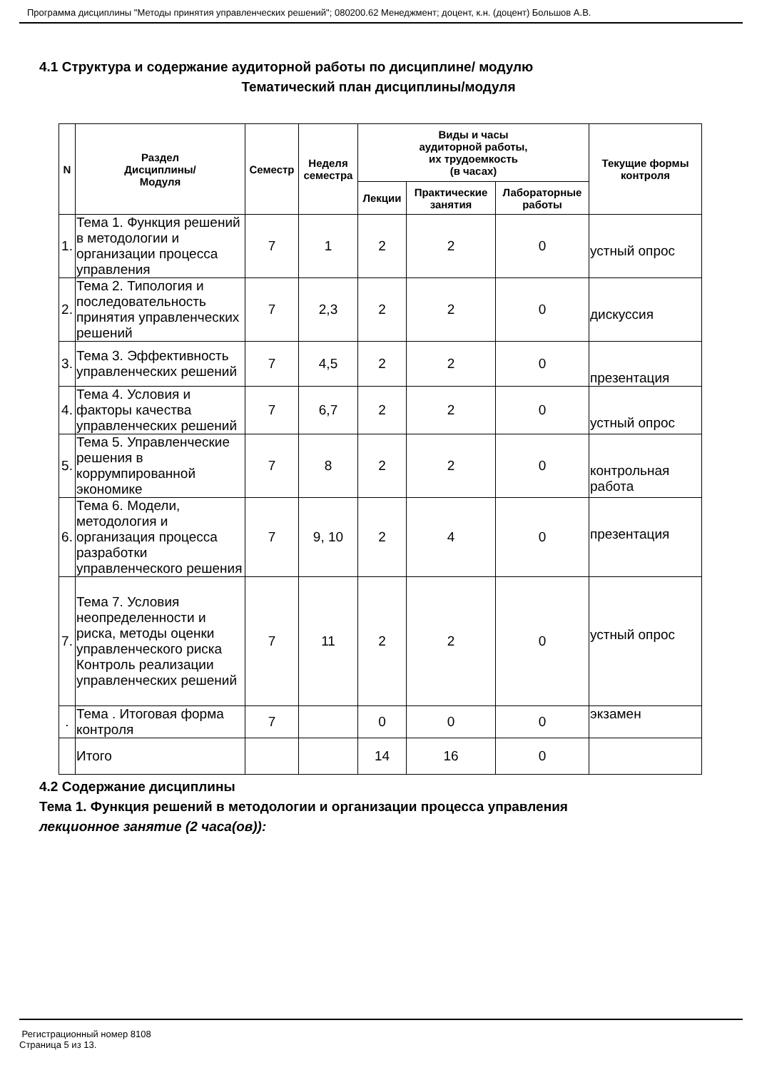Программа дисциплины "Методы принятия управленческих решений"; 080200.62 Менеджмент; доцент, к.н. (доцент) Большов А.В.
4.1 Структура и содержание аудиторной работы по дисциплине/ модулю
Тематический план дисциплины/модуля
| N | Раздел Дисциплины/ Модуля | Семестр | Неделя семестра | Виды и часы аудиторной работы, их трудоемкость (в часах) | | | Текущие формы контроля |
| --- | --- | --- | --- | --- | --- | --- | --- |
| | | | | Лекции | Практические занятия | Лабораторные работы | |
| 1. | Тема 1. Функция решений в методологии и организации процесса управления | 7 | 1 | 2 | 2 | 0 | устный опрос |
| 2. | Тема 2. Типология и последовательность принятия управленческих решений | 7 | 2,3 | 2 | 2 | 0 | дискуссия |
| 3. | Тема 3. Эффективность управленческих решений | 7 | 4,5 | 2 | 2 | 0 | презентация |
| 4. | Тема 4. Условия и факторы качества управленческих решений | 7 | 6,7 | 2 | 2 | 0 | устный опрос |
| 5. | Тема 5. Управленческие решения в коррумпированной экономике | 7 | 8 | 2 | 2 | 0 | контрольная работа |
| 6. | Тема 6. Модели, методология и организация процесса разработки управленческого решения | 7 | 9, 10 | 2 | 4 | 0 | презентация |
| 7. | Тема 7. Условия неопределенности и риска, методы оценки управленческого риска Контроль реализации управленческих решений | 7 | 11 | 2 | 2 | 0 | устный опрос |
| . | Тема . Итоговая форма контроля | 7 | | 0 | 0 | 0 | экзамен |
| | Итого | | | 14 | 16 | 0 | |
4.2 Содержание дисциплины
Тема 1. Функция решений в методологии и организации процесса управления
лекционное занятие (2 часа(ов)):
Регистрационный номер 8108
Страница 5 из 13.